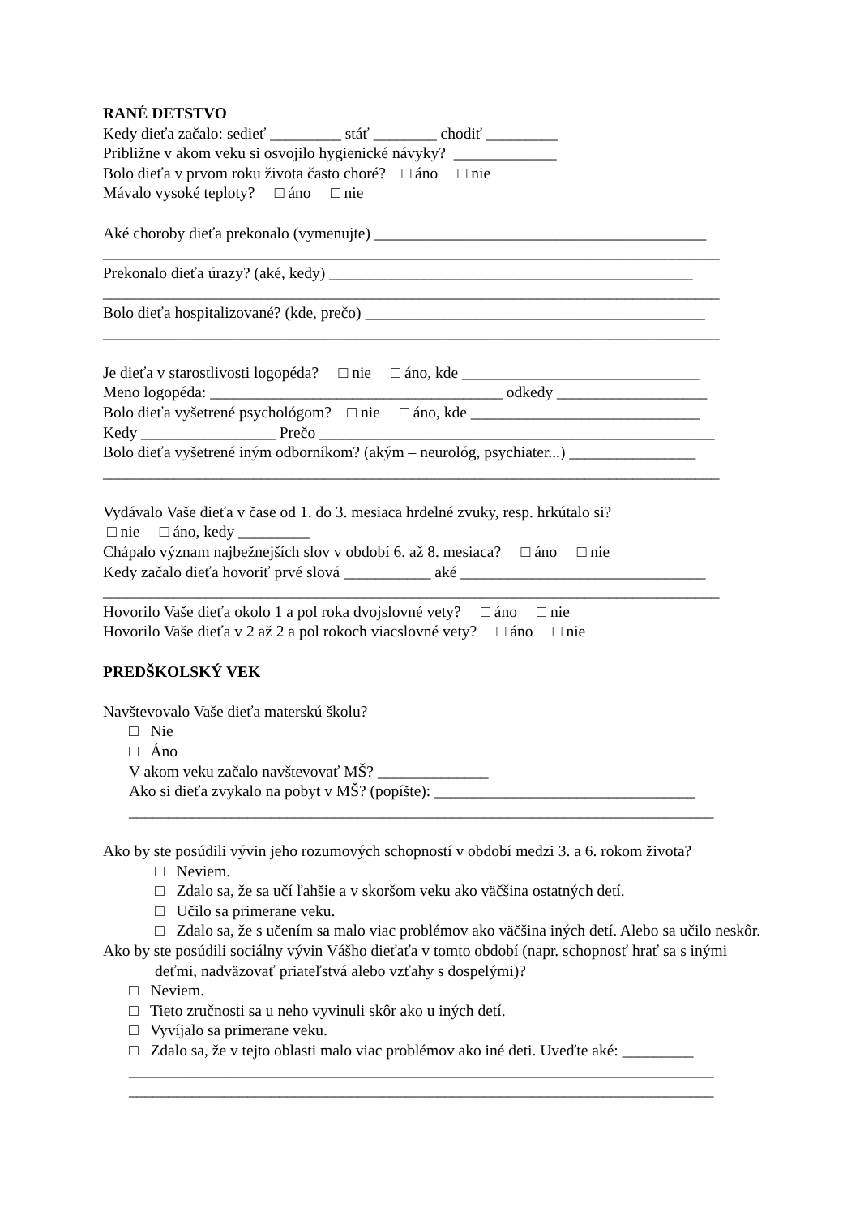RANÉ DETSTVO
Kedy dieťa začalo: sedieť _________ stáť ________ chodiť _________
Približne v akom veku si osvojilo hygienické návyky? _____________
Bolo dieťa v prvom roku života často choré? □ áno □ nie
Mávalo vysoké teploty? □ áno □ nie
Aké choroby dieťa prekonalo (vymenujte) __________________________________________
______________________________________________________________________________
Prekonalo dieťa úrazy? (aké, kedy) ______________________________________________
______________________________________________________________________________
Bolo dieťa hospitalizované? (kde, prečo) ___________________________________________
______________________________________________________________________________
Je dieťa v starostlivosti logopéda? □ nie □ áno, kde ______________________________
Meno logopéda: _____________________________________ odkedy ___________________
Bolo dieťa vyšetrené psychológom? □ nie □ áno, kde _____________________________
Kedy _________________ Prečo __________________________________________________
Bolo dieťa vyšetrené iným odborníkom? (akým – neurológ, psychiater...) ________________
______________________________________________________________________________
Vydávalo Vaše dieťa v čase od 1. do 3. mesiaca hrdelné zvuky, resp. hrkútalo si?
□ nie □ áno, kedy _________
Chápalo význam najbežnejších slov v období 6. až 8. mesiaca? □ áno □ nie
Kedy začalo dieťa hovoriť prvé slová ___________ aké _______________________________
______________________________________________________________________________
Hovorilo Vaše dieťa okolo 1 a pol roka dvojslovné vety? □ áno □ nie
Hovorilo Vaše dieťa v 2 až 2 a pol rokoch viacslovné vety? □ áno □ nie
PREDŠKOLSKÝ VEK
Navštevovalo Vaše dieťa materskú školu?
□ Nie
□ Áno
V akom veku začalo navštevovať MŠ? ______________
Ako si dieťa zvykalo na pobyt v MŠ? (popíšte): _________________________________
__________________________________________________________________________
Ako by ste posúdili vývin jeho rozumových schopností v období medzi 3. a 6. rokom života?
□ Neviem.
□ Zdalo sa, že sa učí ľahšie a v skoršom veku ako väčšina ostatných detí.
□ Učilo sa primerane veku.
□ Zdalo sa, že s učením sa malo viac problémov ako väčšina iných detí. Alebo sa učilo neskôr.
Ako by ste posúdili sociálny vývin Vášho dieťaťa v tomto období (napr. schopnosť hrať sa s inými deťmi, nadväzovať priateľstvá alebo vzťahy s dospelými)?
□ Neviem.
□ Tieto zručnosti sa u neho vyvinuli skôr ako u iných detí.
□ Vyvíjalo sa primerane veku.
□ Zdalo sa, že v tejto oblasti malo viac problémov ako iné deti. Uveďte aké: _________
__________________________________________________________________________
__________________________________________________________________________